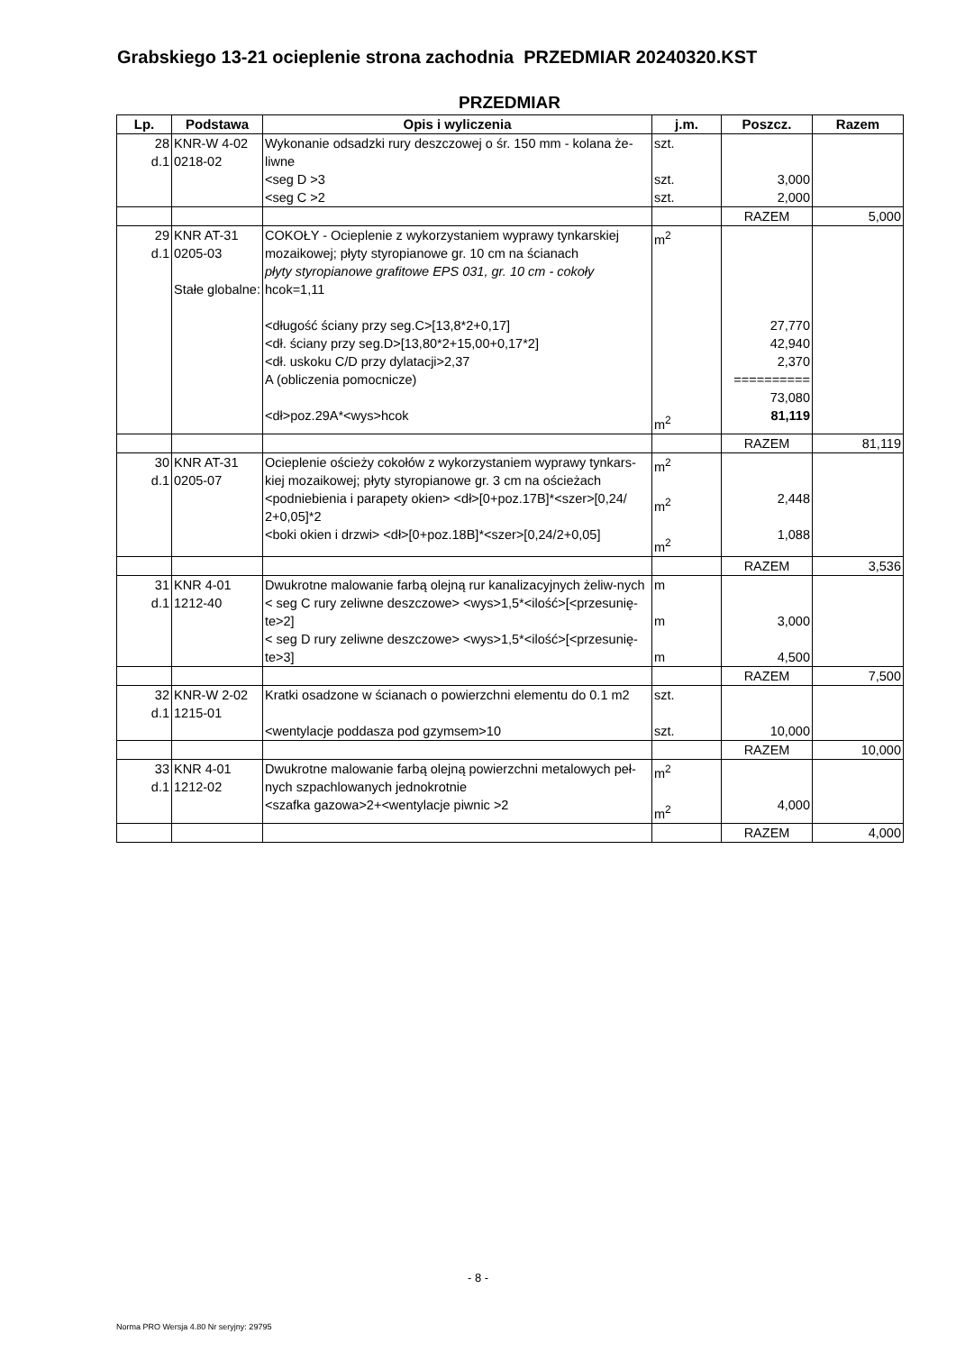Grabskiego 13-21 ocieplenie strona zachodnia PRZEDMIAR 20240320.KST
PRZEDMIAR
| Lp. | Podstawa | Opis i wyliczenia | j.m. | Poszcz. | Razem |
| --- | --- | --- | --- | --- | --- |
| 28 d.1 | KNR-W 4-02 0218-02 | Wykonanie odsadzki rury deszczowej o śr. 150 mm - kolana że-liwne <seg D >3 <seg C >2 | szt. szt. szt. | 3,000 2,000 | |
| | | | | RAZEM | 5,000 |
| 29 d.1 | KNR AT-31 0205-03 Stałe globalne: | COKOŁY - Ocieplenie z wykorzystaniem wyprawy tynkarskiej mozaikowej; płyty styropianowe gr. 10 cm na ścianach płyty styropianowe grafitowe EPS 031, gr. 10 cm - cokoły hcok=1,11 <długość ściany przy seg.C>[13,8*2+0,17] <dł. ściany przy seg.D>[13,80*2+15,00+0,17*2] <dł. uskoku C/D przy dylatacji>2,37 A (obliczenia pomocnicze) <dł>poz.29A*<wys>hcok | m<sup>2</sup> m<sup>2</sup> | 27,770 42,940 2,370 ========== 73,080 81,119 | |
| | | | | RAZEM | 81,119 |
| 30 d.1 | KNR AT-31 0205-07 | Ocieplenie ościeży cokołów z wykorzystaniem wyprawy tynkars-kiej mozaikowej; płyty styropianowe gr. 3 cm na ościeżach <podniebienia i parapety okien> <dł>[0+poz.17B]*<szer>[0,24/ 2+0,05]*2 <boki okien i drzwi> <dł>[0+poz.18B]*<szer>[0,24/2+0,05] | m<sup>2</sup> m<sup>2</sup> m<sup>2</sup> | 2,448 1,088 | |
| | | | | RAZEM | 3,536 |
| 31 d.1 | KNR 4-01 1212-40 | Dwukrotne malowanie farbą olejną rur kanalizacyjnych żeliw-nych < seg C rury zeliwne deszczowe> <wys>1,5*<ilość>[<przesunię-te>2] < seg D rury zeliwne deszczowe> <wys>1,5*<ilość>[<przesunię-te>3] | m m m | 3,000 4,500 | |
| | | | | RAZEM | 7,500 |
| 32 d.1 | KNR-W 2-02 1215-01 | Kratki osadzone w ścianach o powierzchni elementu do 0.1 m2 <wentylacje poddasza pod gzymsem>10 | szt. szt. | 10,000 | |
| | | | | RAZEM | 10,000 |
| 33 d.1 | KNR 4-01 1212-02 | Dwukrotne malowanie farbą olejną powierzchni metalowych peł-nych szpachlowanych jednokrotnie <szafka gazowa>2+<wentylacje piwnic >2 | m<sup>2</sup> m<sup>2</sup> | 4,000 | |
| | | | | RAZEM | 4,000 |
- 8 -
Norma PRO Wersja 4.80 Nr seryjny: 29795